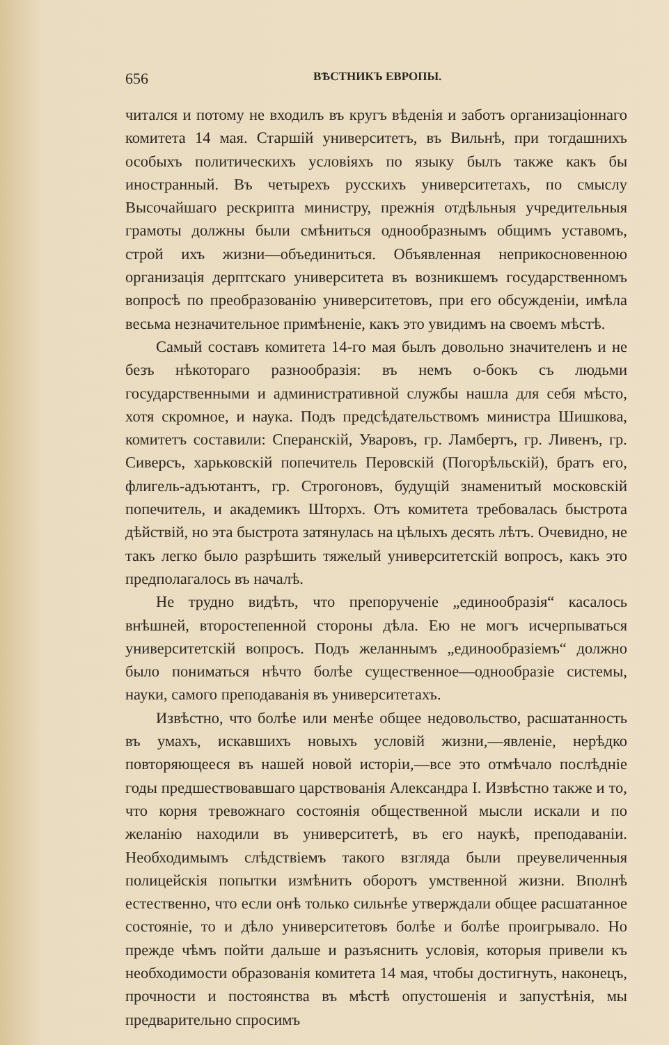656 ВѢСТНИКЪ ЕВРОПЫ.
читался и потому не входилъ въ кругъ вѣденія и заботъ организаціоннаго комитета 14 мая. Старшій университетъ, въ Вильнѣ, при тогдашнихъ особыхъ политическихъ условіяхъ по языку былъ также какъ бы иностранный. Въ четырехъ русскихъ университетахъ, по смыслу Высочайшаго рескрипта министру, прежнія отдѣльныя учредительныя грамоты должны были смѣниться однообразнымъ общимъ уставомъ, строй ихъ жизни—объединиться. Объявленная неприкосновенною организація дерптскаго университета въ возникшемъ государственномъ вопросѣ по преобразованію университетовъ, при его обсужденіи, имѣла весьма незначительное примѣненіе, какъ это увидимъ на своемъ мѣстѣ.
Самый составъ комитета 14-го мая былъ довольно значителенъ и не безъ нѣкотораго разнообразія: въ немъ о-бокъ съ людьми государственными и административной службы нашла для себя мѣсто, хотя скромное, и наука. Подъ предсѣдательствомъ министра Шишкова, комитетъ составили: Сперанскій, Уваровъ, гр. Ламбертъ, гр. Ливенъ, гр. Сиверсъ, харьковскій попечитель Перовскій (Погорѣльскій), братъ его, флигель-адъютантъ, гр. Строгоновъ, будущій знаменитый московскій попечитель, и академикъ Шторхъ. Отъ комитета требовалась быстрота дѣйствій, но эта быстрота затянулась на цѣлыхъ десять лѣтъ. Очевидно, не такъ легко было разрѣшить тяжелый университетскій вопросъ, какъ это предполагалось въ началѣ.
Не трудно видѣть, что препорученіе „единообразія“ касалось внѣшней, второстепенной стороны дѣла. Ею не могъ исчерпываться университетскій вопросъ. Подъ желаннымъ „единообразіемъ“ должно было пониматься нѣчто болѣе существенное—однообразіе системы, науки, самого преподаванія въ университетахъ.
Извѣстно, что болѣе или менѣе общее недовольство, расшатанность въ умахъ, искавшихъ новыхъ условій жизни,—явленіе, нерѣдко повторяющееся въ нашей новой исторіи,—все это отмѣчало послѣдніе годы предшествовавшаго царствованія Александра I. Извѣстно также и то, что корня тревожнаго состоянія общественной мысли искали и по желанію находили въ университетѣ, въ его наукѣ, преподаваніи. Необходимымъ слѣдствіемъ такого взгляда были преувеличенныя полицейскія попытки измѣнить оборотъ умственной жизни. Вполнѣ естественно, что если онѣ только сильнѣе утверждали общее расшатанное состояніе, то и дѣло университетовъ болѣе и болѣе проигрывало. Но прежде чѣмъ пойти дальше и разъяснить условія, которыя привели къ необходимости образованія комитета 14 мая, чтобы достигнуть, наконецъ, прочности и постоянства въ мѣстѣ опустошенія и запустѣнія, мы предварительно спросимъ